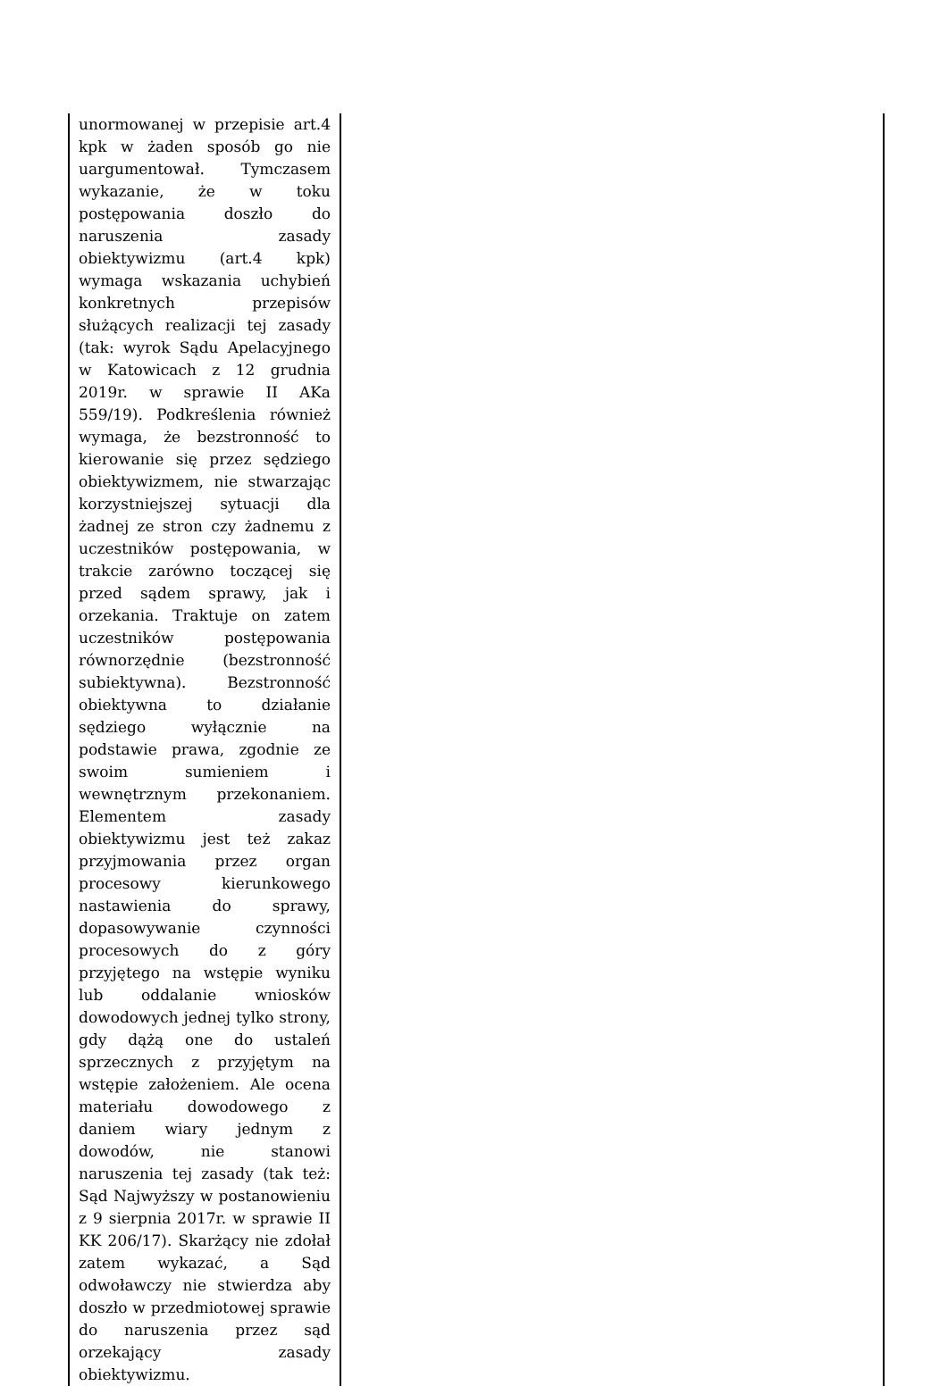| unormowanej w przepisie art.4 kpk w żaden sposób go nie uargumentował. Tymczasem wykazanie, że w toku postępowania doszło do naruszenia zasady obiektywizmu (art.4 kpk) wymaga wskazania uchybień konkretnych przepisów służących realizacji tej zasady (tak: wyrok Sądu Apelacyjnego w Katowicach z 12 grudnia 2019r. w sprawie II AKa 559/19). Podkreślenia również wymaga, że bezstronność to kierowanie się przez sędziego obiektywizmem, nie stwarzając korzystniejszej sytuacji dla żadnej ze stron czy żadnemu z uczestników postępowania, w trakcie zarówno toczącej się przed sądem sprawy, jak i orzekania. Traktuje on zatem uczestników postępowania równorzędnie (bezstronność subiektywna). Bezstronność obiektywna to działanie sędziego wyłącznie na podstawie prawa, zgodnie ze swoim sumieniem i wewnętrznym przekonaniem. Elementem zasady obiektywizmu jest też zakaz przyjmowania przez organ procesowy kierunkowego nastawienia do sprawy, dopasowywanie czynności procesowych do z góry przyjętego na wstępie wyniku lub oddalanie wniosków dowodowych jednej tylko strony, gdy dążą one do ustaleń sprzecznych z przyjętym na wstępie założeniem. Ale ocena materiału dowodowego z daniem wiary jednym z dowodów, nie stanowi naruszenia tej zasady (tak też: Sąd Najwyższy w postanowieniu z 9 sierpnia 2017r. w sprawie II KK 206/17). Skarżący nie zdołał zatem wykazać, a Sąd odwoławczy nie stwierdza aby doszło w przedmiotowej sprawie do naruszenia przez sąd orzekający zasady obiektywizmu. | |